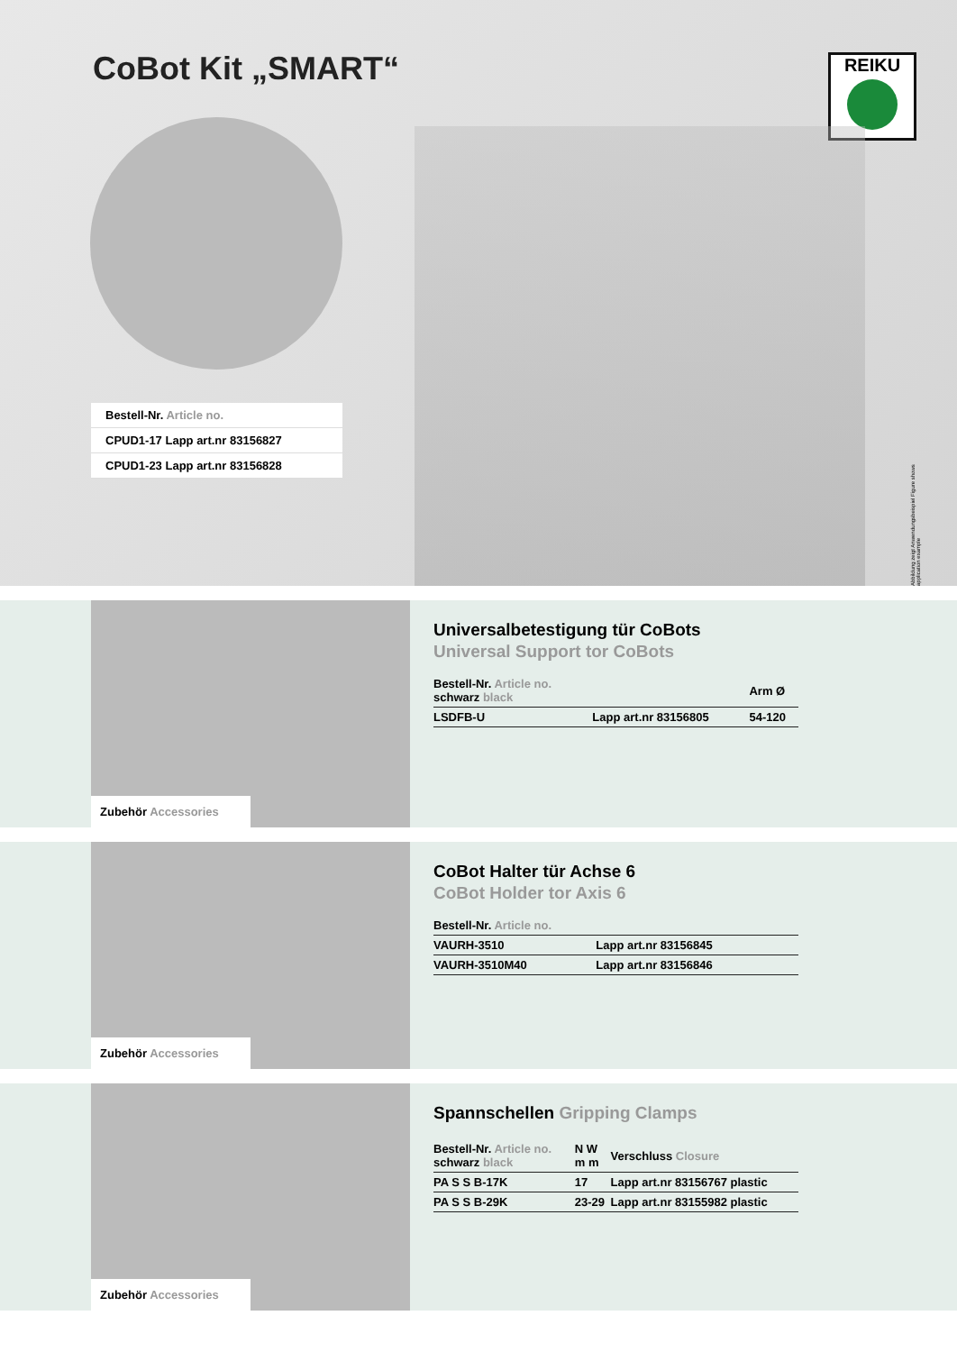CoBot Kit „SMART“
REIKU
Bestell-Nr. Article no.
CPUD1-17 Lapp art.nr 83156827
CPUD1-23 Lapp art.nr 83156828
Abbildung zeigt Anwendungsbeispiel Figure shows application example
Zubehör Accessories
Universalbetestigung tür CoBots
Universal Support tor CoBots
| Bestell-Nr. Article no. schwarz black | | Arm Ø |
| --- | --- | --- |
| LSDFB-U | Lapp art.nr 83156805 | 54-120 |
Zubehör Accessories
CoBot Halter tür Achse 6
CoBot Holder tor Axis 6
| Bestell-Nr. Article no. | |
| --- | --- |
| VAURH-3510 | Lapp art.nr 83156845 |
| VAURH-3510M40 | Lapp art.nr 83156846 |
Zubehör Accessories
Spannschellen Gripping Clamps
| Bestell-Nr. Article no. schwarz black | N W m m | Verschluss Closure |
| --- | --- | --- |
| PA S S B-17K | 17 | Lapp art.nr 83156767 plastic |
| PA S S B-29K | 23-29 | Lapp art.nr 83155982 plastic |